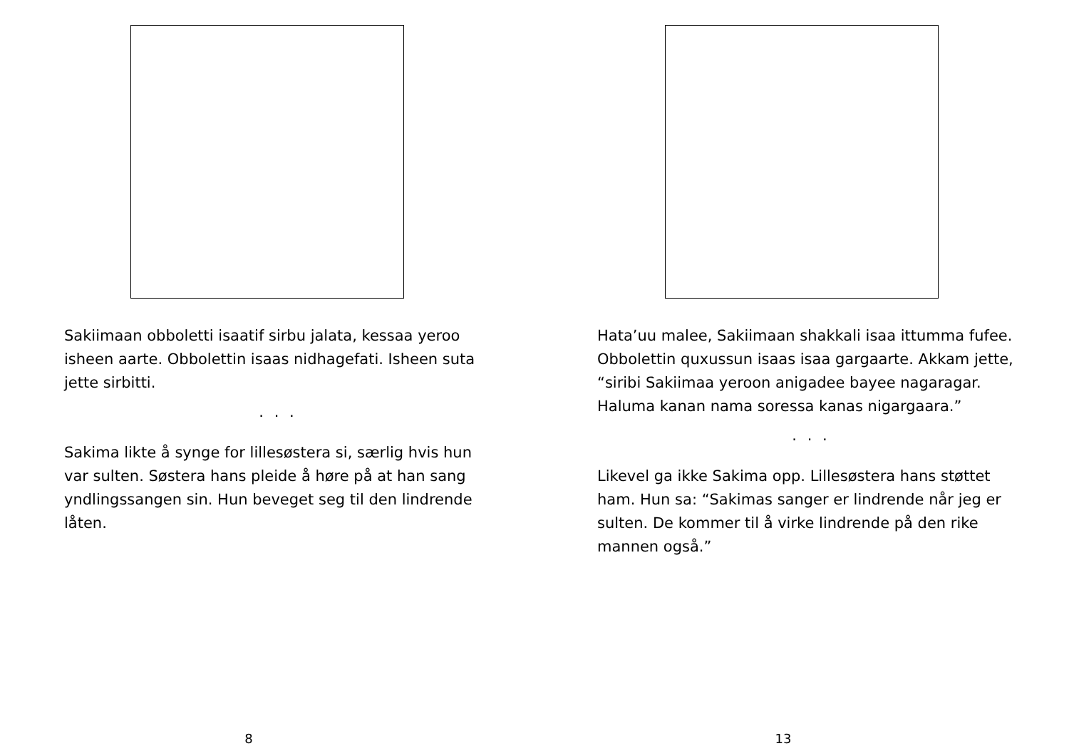Sakiimaan obboletti isaatif sirbu jalata, kessaa yeroo isheen aarte. Obbolettin isaas nidhagefati. Isheen suta jette sirbitti.
. . .
Sakima likte å synge for lillesøstera si, særlig hvis hun var sulten. Søstera hans pleide å høre på at han sang yndlingssangen sin. Hun beveget seg til den lindrende låten.
8
Hata’uu malee, Sakiimaan shakkali isaa ittumma fufee. Obbolettin quxussun isaas isaa gargaarte. Akkam jette, “siribi Sakiimaa yeroon anigadee bayee nagaragar. Haluma kanan nama soressa kanas nigargaara.”
. . .
Likevel ga ikke Sakima opp. Lillesøstera hans støttet ham. Hun sa: “Sakimas sanger er lindrende når jeg er sulten. De kommer til å virke lindrende på den rike mannen også.”
13